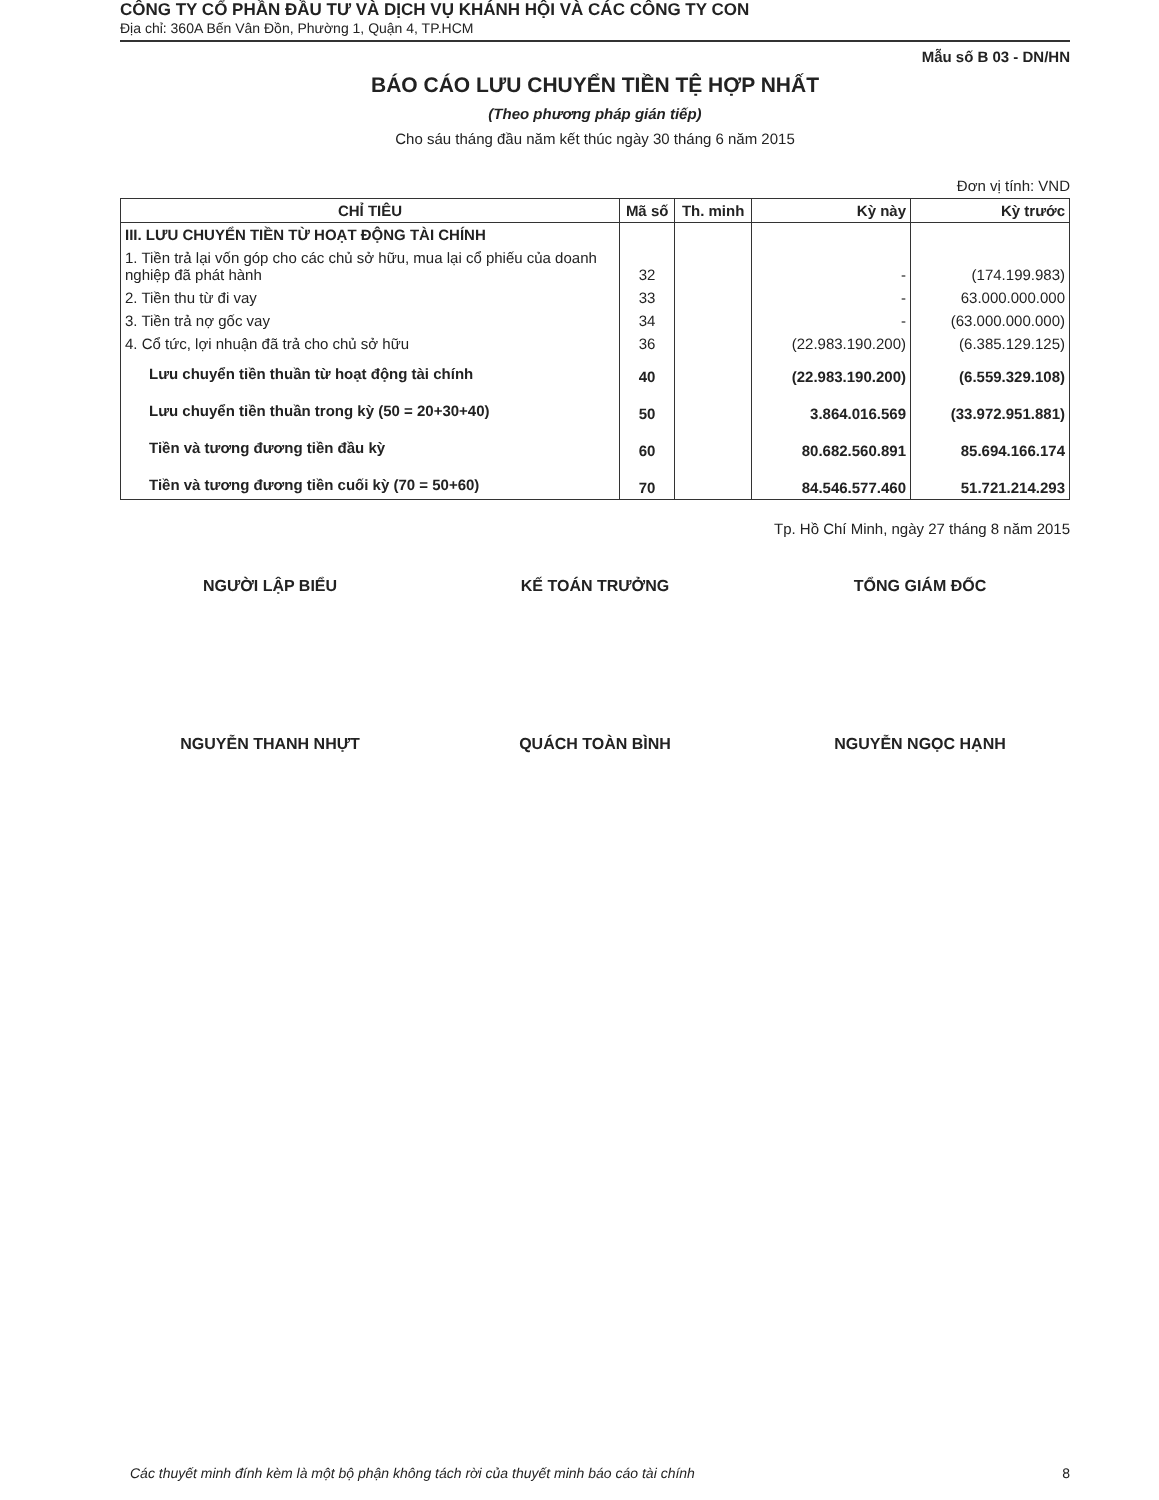CÔNG TY CỔ PHẦN ĐẦU TƯ VÀ DỊCH VỤ KHÁNH HỘI VÀ CÁC CÔNG TY CON
Địa chỉ: 360A Bến Vân Đồn, Phường 1, Quận 4, TP.HCM
Mẫu số B 03 - DN/HN
BÁO CÁO LƯU CHUYỂN TIỀN TỆ HỢP NHẤT
(Theo phương pháp gián tiếp)
Cho sáu tháng đầu năm kết thúc ngày 30 tháng 6 năm 2015
Đơn vị tính: VND
| CHỈ TIÊU | Mã số | Th. minh | Kỳ này | Kỳ trước |
| --- | --- | --- | --- | --- |
| III. LƯU CHUYỂN TIỀN TỪ HOẠT ĐỘNG TÀI CHÍNH | | | | |
| 1. Tiền trả lại vốn góp cho các chủ sở hữu, mua lại cổ phiếu của doanh nghiệp đã phát hành | 32 | | - | (174.199.983) |
| 2. Tiền thu từ đi vay | 33 | | - | 63.000.000.000 |
| 3. Tiền trả nợ gốc vay | 34 | | - | (63.000.000.000) |
| 4. Cổ tức, lợi nhuận đã trả cho chủ sở hữu | 36 | | (22.983.190.200) | (6.385.129.125) |
| Lưu chuyển tiền thuần từ hoạt động tài chính | 40 | | (22.983.190.200) | (6.559.329.108) |
| Lưu chuyển tiền thuần trong kỳ (50 = 20+30+40) | 50 | | 3.864.016.569 | (33.972.951.881) |
| Tiền và tương đương tiền đầu kỳ | 60 | | 80.682.560.891 | 85.694.166.174 |
| Tiền và tương đương tiền cuối kỳ (70 = 50+60) | 70 | | 84.546.577.460 | 51.721.214.293 |
Tp. Hồ Chí Minh, ngày 27 tháng 8 năm 2015
NGƯỜI LẬP BIỂU KẾ TOÁN TRƯỞNG TỔNG GIÁM ĐỐC
NGUYỄN THANH NHỰT QUÁCH TOÀN BÌNH NGUYỄN NGỌC HẠNH
Các thuyết minh đính kèm là một bộ phận không tách rời của thuyết minh báo cáo tài chính 8